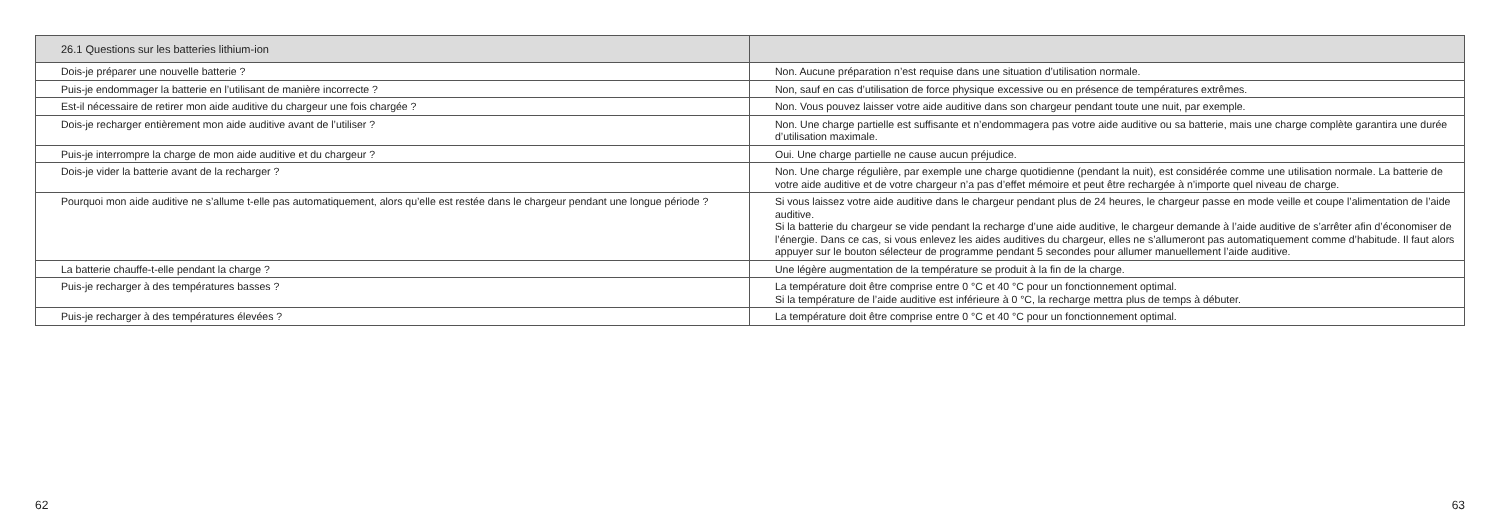| 26.1 Questions sur les batteries lithium-ion | |
| --- | --- |
| Dois-je préparer une nouvelle batterie ? | Non. Aucune préparation n’est requise dans une situation d’utilisation normale. |
| Puis-je endommager la batterie en l’utilisant de manière incorrecte ? | Non, sauf en cas d’utilisation de force physique excessive ou en présence de températures extrêmes. |
| Est-il nécessaire de retirer mon aide auditive du chargeur une fois chargée ? | Non. Vous pouvez laisser votre aide auditive dans son chargeur pendant toute une nuit, par exemple. |
| Dois-je recharger entièrement mon aide auditive avant de l’utiliser ? | Non. Une charge partielle est suffisante et n’endommagera pas votre aide auditive ou sa batterie, mais une charge complète garantira une durée d’utilisation maximale. |
| Puis-je interrompre la charge de mon aide auditive et du chargeur ? | Oui. Une charge partielle ne cause aucun préjudice. |
| Dois-je vider la batterie avant de la recharger ? | Non. Une charge régulière, par exemple une charge quotidienne (pendant la nuit), est considérée comme une utilisation normale. La batterie de votre aide auditive et de votre chargeur n’a pas d’effet mémoire et peut être rechargée à n’importe quel niveau de charge. |
| Pourquoi mon aide auditive ne s’allume t-elle pas automatiquement, alors qu’elle est restée dans le chargeur pendant une longue période ? | Si vous laissez votre aide auditive dans le chargeur pendant plus de 24 heures, le chargeur passe en mode veille et coupe l’alimentation de l’aide auditive. Si la batterie du chargeur se vide pendant la recharge d’une aide auditive, le chargeur demande à l’aide auditive de s’arrêter afin d’économiser de l’énergie. Dans ce cas, si vous enlevez les aides auditives du chargeur, elles ne s’allumeront pas automatiquement comme d’habitude. Il faut alors appuyer sur le bouton sélecteur de programme pendant 5 secondes pour allumer manuellement l’aide auditive. |
| La batterie chauffe-t-elle pendant la charge ? | Une légère augmentation de la température se produit à la fin de la charge. |
| Puis-je recharger à des températures basses ? | La température doit être comprise entre 0 °C et 40 °C pour un fonctionnement optimal. Si la température de l’aide auditive est inférieure à 0 °C, la recharge mettra plus de temps à débuter. |
| Puis-je recharger à des températures élevées ? | La température doit être comprise entre 0 °C et 40 °C pour un fonctionnement optimal. |
62 63